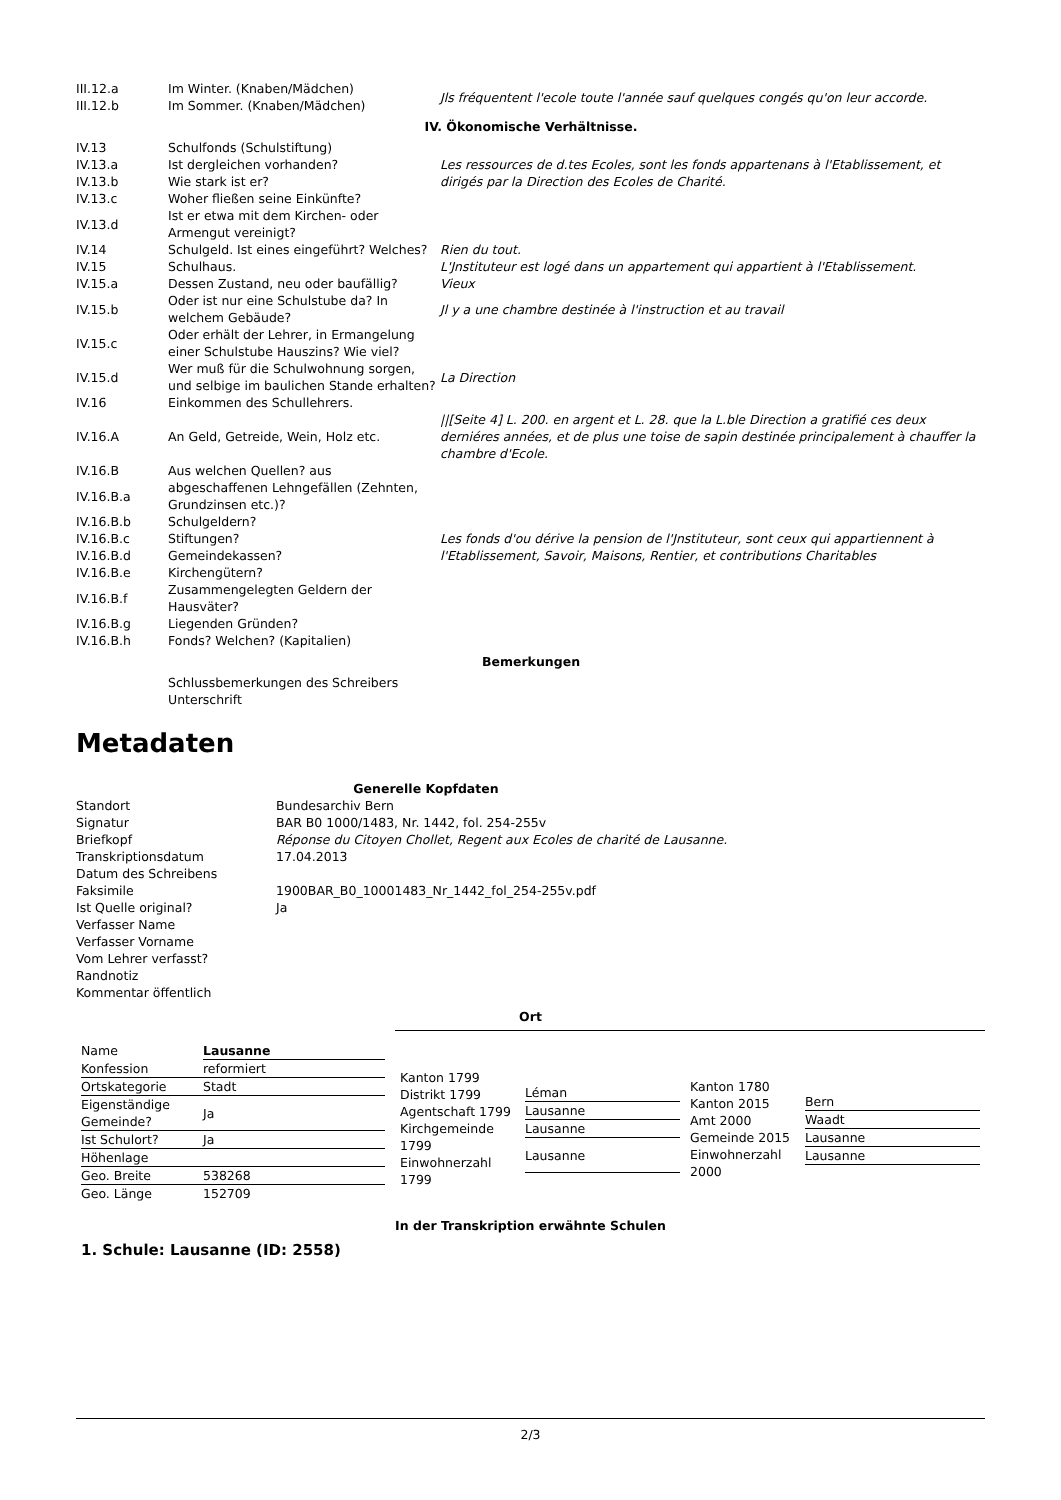| III.12.a | Im Winter. (Knaben/Mädchen) | Jls fréquentent l'ecole toute l'année sauf quelques congés qu'on leur accorde. |
| III.12.b | Im Sommer. (Knaben/Mädchen) | |
| IV. Ökonomische Verhältnisse. | | |
| IV.13 | Schulfonds (Schulstiftung) | |
| IV.13.a | Ist dergleichen vorhanden? | Les ressources de d.tes Ecoles, sont les fonds appartenans à l'Etablissement, et dirigés par la Direction des Ecoles de Charité. |
| IV.13.b | Wie stark ist er? | |
| IV.13.c | Woher fließen seine Einkünfte? | |
| IV.13.d | Ist er etwa mit dem Kirchen- oder Armengut vereinigt? | |
| IV.14 | Schulgeld. Ist eines eingeführt? Welches? | Rien du tout. |
| IV.15 | Schulhaus. | L'Jnstituteur est logé dans un appartement qui appartient à l'Etablissement. |
| IV.15.a | Dessen Zustand, neu oder baufällig? | Vieux |
| IV.15.b | Oder ist nur eine Schulstube da? In welchem Gebäude? | Jl y a une chambre destinée à l'instruction et au travail |
| IV.15.c | Oder erhält der Lehrer, in Ermangelung einer Schulstube Hauszins? Wie viel? | |
| IV.15.d | Wer muß für die Schulwohnung sorgen, und selbige im baulichen Stande erhalten? | La Direction |
| IV.16 | Einkommen des Schullehrers. | |
| IV.16.A | An Geld, Getreide, Wein, Holz etc. | //[Seite 4] L. 200. en argent et L. 28. que la L.ble Direction a gratifié ces deux derniéres années, et de plus une toise de sapin destinée principalement à chauffer la chambre d'Ecole. |
| IV.16.B | Aus welchen Quellen? aus | |
| IV.16.B.a | abgeschaffenen Lehngefällen (Zehnten, Grundzinsen etc.)? | |
| IV.16.B.b | Schulgeldern? | Les fonds d'ou dérive la pension de l'Jnstituteur, sont ceux qui appartiennent à l'Etablissement, Savoir, Maisons, Rentier, et contributions Charitables |
| IV.16.B.c | Stiftungen? | |
| IV.16.B.d | Gemeindekassen? | |
| IV.16.B.e | Kirchengütern? | |
| IV.16.B.f | Zusammengelegten Geldern der Hausväter? | |
| IV.16.B.g | Liegenden Gründen? | |
| IV.16.B.h | Fonds? Welchen? (Kapitalien) | |
| Bemerkungen | | |
| | Schlussbemerkungen des Schreibers Unterschrift | |
Metadaten
| Generelle Kopfdaten | |
| Standort | Bundesarchiv Bern |
| Signatur | BAR B0 1000/1483, Nr. 1442, fol. 254-255v |
| Briefkopf | Réponse du Citoyen Chollet, Regent aux Ecoles de charité de Lausanne. |
| Transkriptionsdatum | 17.04.2013 |
| Datum des Schreibens | |
| Faksimile | 1900BAR_B0_10001483_Nr_1442_fol_254-255v.pdf |
| Ist Quelle original? | Ja |
| Verfasser Name | |
| Verfasser Vorname | |
| Vom Lehrer verfasst? | |
| Randnotiz | |
| Kommentar öffentlich | |
Ort
| Name | Lausanne |
| Konfession | reformiert |
| Ortskategorie | Stadt |
| Eigenständige Gemeinde? | Ja |
| Ist Schulort? | Ja |
| Höhenlage | |
| Geo. Breite | 538268 |
| Geo. Länge | 152709 |
| Kanton 1799 Distrikt 1799 Agentschaft 1799 Kirchgemeinde 1799 Einwohnerzahl 1799 | / Léman / / Lausanne / / Lausanne / / Lausanne / |
| Kanton 1780 Kanton 2015 Amt 2000 Gemeinde 2015 Einwohnerzahl 2000 | / Bern / / Waadt / / Lausanne / / Lausanne / |
In der Transkription erwähnte Schulen
1. Schule: Lausanne (ID: 2558)
2/3